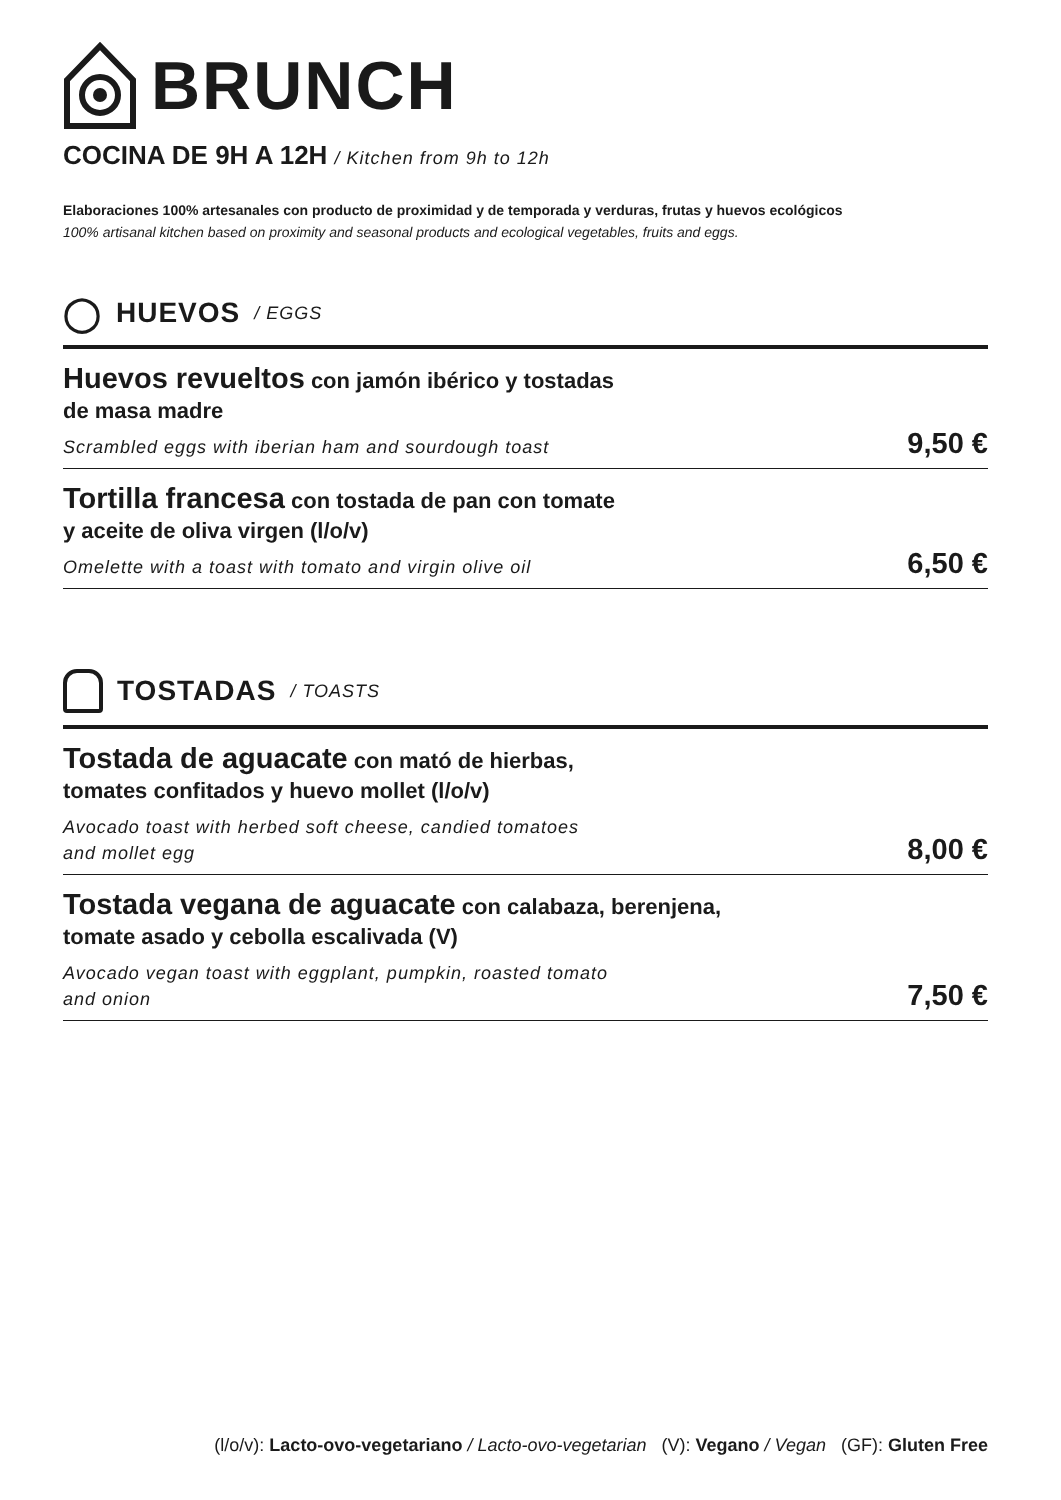BRUNCH
COCINA DE 9H A 12H / Kitchen from 9h to 12h
Elaboraciones 100% artesanales con producto de proximidad y de temporada y verduras, frutas y huevos ecológicos
100% artisanal kitchen based on proximity and seasonal products and ecological vegetables, fruits and eggs.
◯ HUEVOS / EGGS
Huevos revueltos con jamón ibérico y tostadas
de masa madre
Scrambled eggs with iberian ham and sourdough toast
9,50 €
Tortilla francesa con tostada de pan con tomate
y aceite de oliva virgen (l/o/v)
Omelette with a toast with tomato and virgin olive oil
6,50 €
TOSTADAS / TOASTS
Tostada de aguacate con mató de hierbas,
tomates confitados y huevo mollet (l/o/v)
Avocado toast with herbed soft cheese, candied tomatoes
and mollet egg
8,00 €
Tostada vegana de aguacate con calabaza, berenjena,
tomate asado y cebolla escalivada (V)
Avocado vegan toast with eggplant, pumpkin, roasted tomato
and onion
7,50 €
(l/o/v): Lacto-ovo-vegetariano / Lacto-ovo-vegetarian (V): Vegano / Vegan (GF): Gluten Free